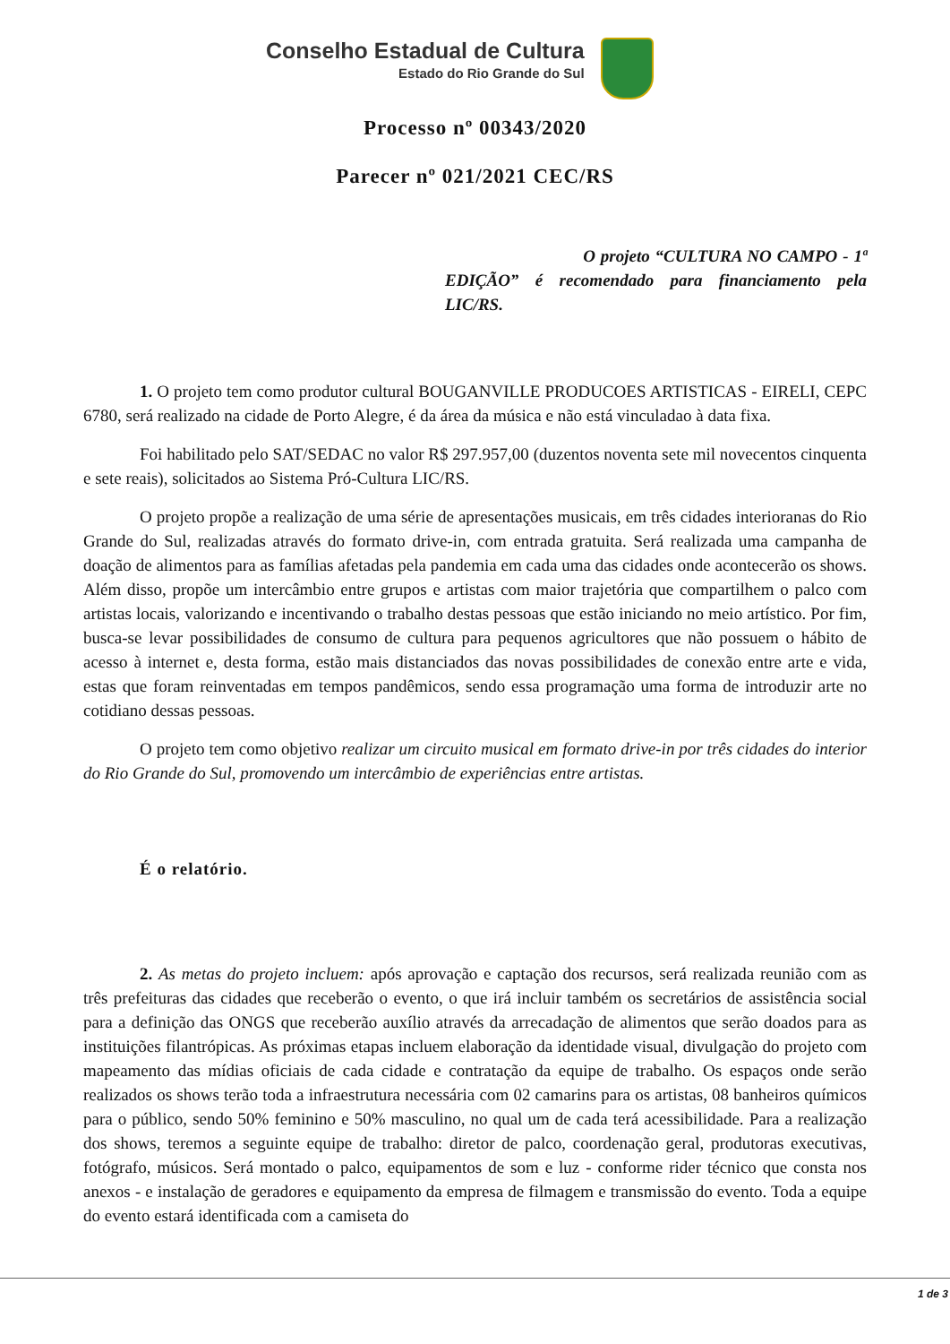Conselho Estadual de Cultura
Estado do Rio Grande do Sul
Processo nº 00343/2020
Parecer nº 021/2021 CEC/RS
O projeto “CULTURA NO CAMPO - 1ª EDIÇÃO” é recomendado para financiamento pela LIC/RS.
1. O projeto tem como produtor cultural BOUGANVILLE PRODUCOES ARTISTICAS - EIRELI, CEPC 6780, será realizado na cidade de Porto Alegre, é da área da música e não está vinculadao à data fixa.
Foi habilitado pelo SAT/SEDAC no valor R$ 297.957,00 (duzentos noventa sete mil novecentos cinquenta e sete reais), solicitados ao Sistema Pró-Cultura LIC/RS.
O projeto propõe a realização de uma série de apresentações musicais, em três cidades interioranas do Rio Grande do Sul, realizadas através do formato drive-in, com entrada gratuita. Será realizada uma campanha de doação de alimentos para as famílias afetadas pela pandemia em cada uma das cidades onde acontecerão os shows. Além disso, propõe um intercâmbio entre grupos e artistas com maior trajetória que compartilhem o palco com artistas locais, valorizando e incentivando o trabalho destas pessoas que estão iniciando no meio artístico. Por fim, busca-se levar possibilidades de consumo de cultura para pequenos agricultores que não possuem o hábito de acesso à internet e, desta forma, estão mais distanciados das novas possibilidades de conexão entre arte e vida, estas que foram reinventadas em tempos pandêmicos, sendo essa programação uma forma de introduzir arte no cotidiano dessas pessoas.
O projeto tem como objetivo realizar um circuito musical em formato drive-in por três cidades do interior do Rio Grande do Sul, promovendo um intercâmbio de experiências entre artistas.
É o relatório.
2. As metas do projeto incluem: após aprovação e captação dos recursos, será realizada reunião com as três prefeituras das cidades que receberão o evento, o que irá incluir também os secretários de assistência social para a definição das ONGS que receberão auxílio através da arrecadação de alimentos que serão doados para as instituições filantrópicas. As próximas etapas incluem elaboração da identidade visual, divulgação do projeto com mapeamento das mídias oficiais de cada cidade e contratação da equipe de trabalho. Os espaços onde serão realizados os shows terão toda a infraestrutura necessária com 02 camarins para os artistas, 08 banheiros químicos para o público, sendo 50% feminino e 50% masculino, no qual um de cada terá acessibilidade. Para a realização dos shows, teremos a seguinte equipe de trabalho: diretor de palco, coordenação geral, produtoras executivas, fotógrafo, músicos. Será montado o palco, equipamentos de som e luz - conforme rider técnico que consta nos anexos - e instalação de geradores e equipamento da empresa de filmagem e transmissão do evento. Toda a equipe do evento estará identificada com a camiseta do
1 de 3